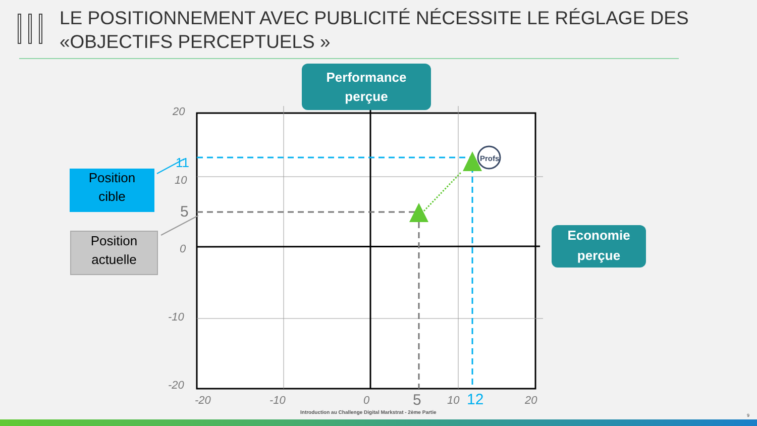LE POSITIONNEMENT AVEC PUBLICITÉ NÉCESSITE LE RÉGLAGE DES
«OBJECTIFS PERCEPTUELS »
Profs
Performance
perçue
Economie
perçue
Position
cible
Position
actuelle
20
11
10
5
0
-10
-20
-20 -10 0 5 10 12 20
Introduction au Challenge Digital Markstrat - 2ème Partie
9